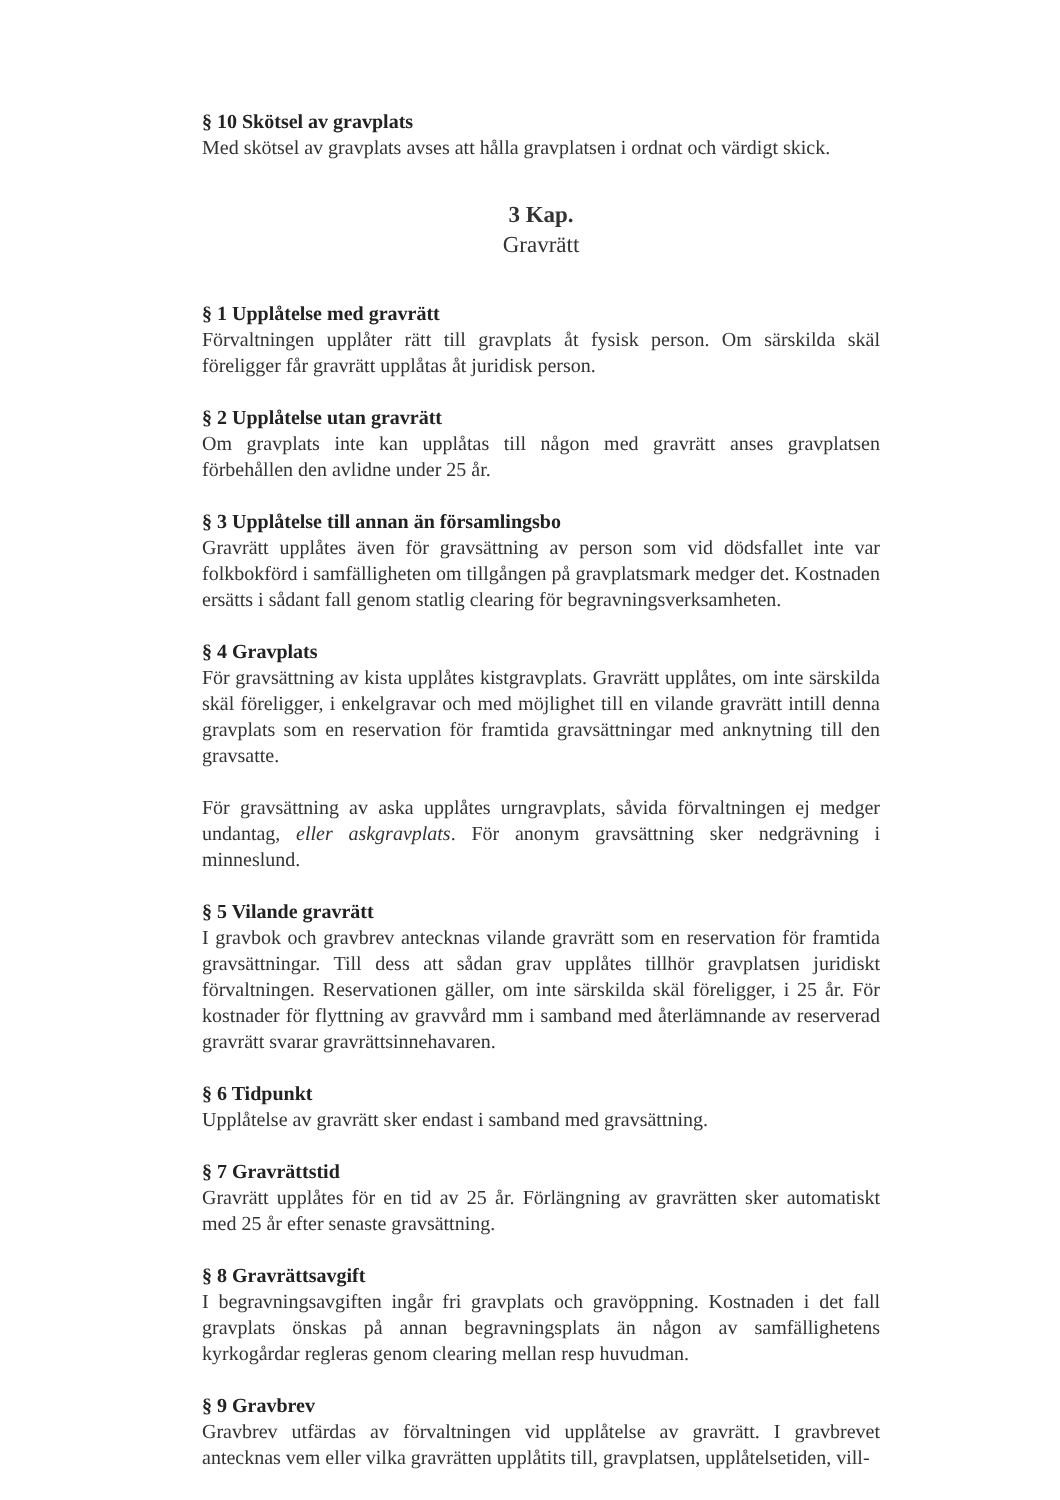§ 10 Skötsel av gravplats
Med skötsel av gravplats avses att hålla gravplatsen i ordnat och värdigt skick.
3 Kap.
Gravrätt
§ 1 Upplåtelse med gravrätt
Förvaltningen upplåter rätt till gravplats åt fysisk person. Om särskilda skäl föreligger får gravrätt upplåtas åt juridisk person.
§ 2 Upplåtelse utan gravrätt
Om gravplats inte kan upplåtas till någon med gravrätt anses gravplatsen förbehållen den avlidne under 25 år.
§ 3 Upplåtelse till annan än församlingsbo
Gravrätt upplåtes även för gravsättning av person som vid dödsfallet inte var folkbokförd i samfälligheten om tillgången på gravplatsmark medger det. Kostnaden ersätts i sådant fall genom statlig clearing för begravningsverksamheten.
§ 4 Gravplats
För gravsättning av kista upplåtes kistgravplats. Gravrätt upplåtes, om inte särskilda skäl föreligger, i enkelgravar och med möjlighet till en vilande gravrätt intill denna gravplats som en reservation för framtida gravsättningar med anknytning till den gravsatte.
För gravsättning av aska upplåtes urngravplats, såvida förvaltningen ej medger undantag, eller askgravplats. För anonym gravsättning sker nedgrävning i minneslund.
§ 5 Vilande gravrätt
I gravbok och gravbrev antecknas vilande gravrätt som en reservation för framtida gravsättningar. Till dess att sådan grav upplåtes tillhör gravplatsen juridiskt förvaltningen. Reservationen gäller, om inte särskilda skäl föreligger, i 25 år. För kostnader för flyttning av gravvård mm i samband med återlämnande av reserverad gravrätt svarar gravrättsinnehavaren.
§ 6 Tidpunkt
Upplåtelse av gravrätt sker endast i samband med gravsättning.
§ 7 Gravrättstid
Gravrätt upplåtes för en tid av 25 år. Förlängning av gravrätten sker automatiskt med 25 år efter senaste gravsättning.
§ 8 Gravrättsavgift
I begravningsavgiften ingår fri gravplats och gravöppning. Kostnaden i det fall gravplats önskas på annan begravningsplats än någon av samfällighetens kyrkogårdar regleras genom clearing mellan resp huvudman.
§ 9 Gravbrev
Gravbrev utfärdas av förvaltningen vid upplåtelse av gravrätt. I gravbrevet antecknas vem eller vilka gravrätten upplåtits till, gravplatsen, upplåtelsetiden, vill-